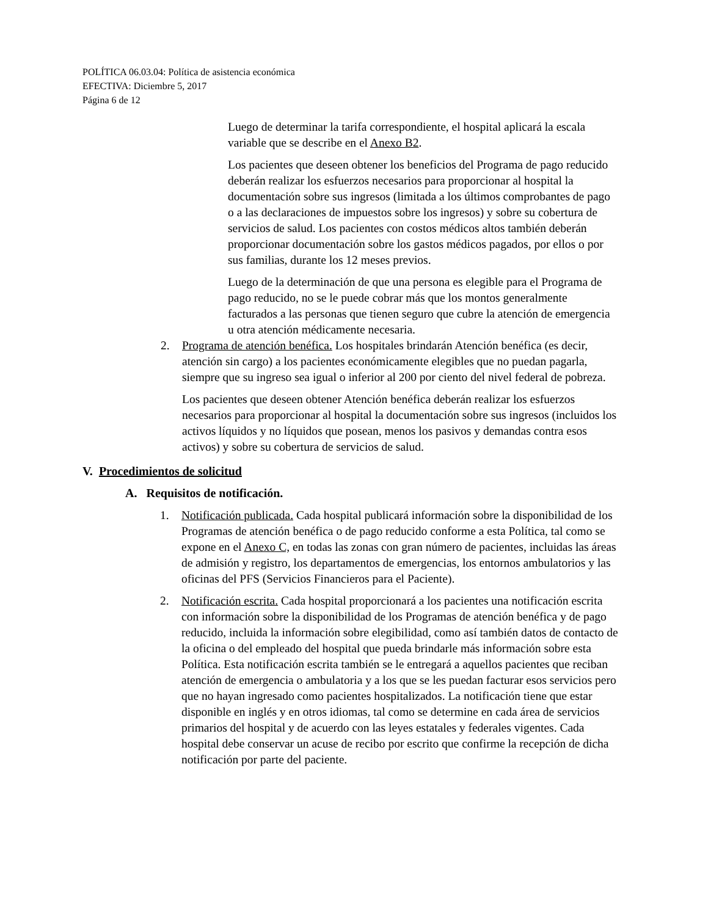POLÍTICA 06.03.04: Política de asistencia económica
EFECTIVA: Diciembre 5, 2017
Página 6 de 12
Luego de determinar la tarifa correspondiente, el hospital aplicará la escala variable que se describe en el Anexo B2.
Los pacientes que deseen obtener los beneficios del Programa de pago reducido deberán realizar los esfuerzos necesarios para proporcionar al hospital la documentación sobre sus ingresos (limitada a los últimos comprobantes de pago o a las declaraciones de impuestos sobre los ingresos) y sobre su cobertura de servicios de salud. Los pacientes con costos médicos altos también deberán proporcionar documentación sobre los gastos médicos pagados, por ellos o por sus familias, durante los 12 meses previos.
Luego de la determinación de que una persona es elegible para el Programa de pago reducido, no se le puede cobrar más que los montos generalmente facturados a las personas que tienen seguro que cubre la atención de emergencia u otra atención médicamente necesaria.
2. Programa de atención benéfica. Los hospitales brindarán Atención benéfica (es decir, atención sin cargo) a los pacientes económicamente elegibles que no puedan pagarla, siempre que su ingreso sea igual o inferior al 200 por ciento del nivel federal de pobreza.
Los pacientes que deseen obtener Atención benéfica deberán realizar los esfuerzos necesarios para proporcionar al hospital la documentación sobre sus ingresos (incluidos los activos líquidos y no líquidos que posean, menos los pasivos y demandas contra esos activos) y sobre su cobertura de servicios de salud.
V. Procedimientos de solicitud
A. Requisitos de notificación.
1. Notificación publicada. Cada hospital publicará información sobre la disponibilidad de los Programas de atención benéfica o de pago reducido conforme a esta Política, tal como se expone en el Anexo C, en todas las zonas con gran número de pacientes, incluidas las áreas de admisión y registro, los departamentos de emergencias, los entornos ambulatorios y las oficinas del PFS (Servicios Financieros para el Paciente).
2. Notificación escrita. Cada hospital proporcionará a los pacientes una notificación escrita con información sobre la disponibilidad de los Programas de atención benéfica y de pago reducido, incluida la información sobre elegibilidad, como así también datos de contacto de la oficina o del empleado del hospital que pueda brindarle más información sobre esta Política. Esta notificación escrita también se le entregará a aquellos pacientes que reciban atención de emergencia o ambulatoria y a los que se les puedan facturar esos servicios pero que no hayan ingresado como pacientes hospitalizados. La notificación tiene que estar disponible en inglés y en otros idiomas, tal como se determine en cada área de servicios primarios del hospital y de acuerdo con las leyes estatales y federales vigentes. Cada hospital debe conservar un acuse de recibo por escrito que confirme la recepción de dicha notificación por parte del paciente.